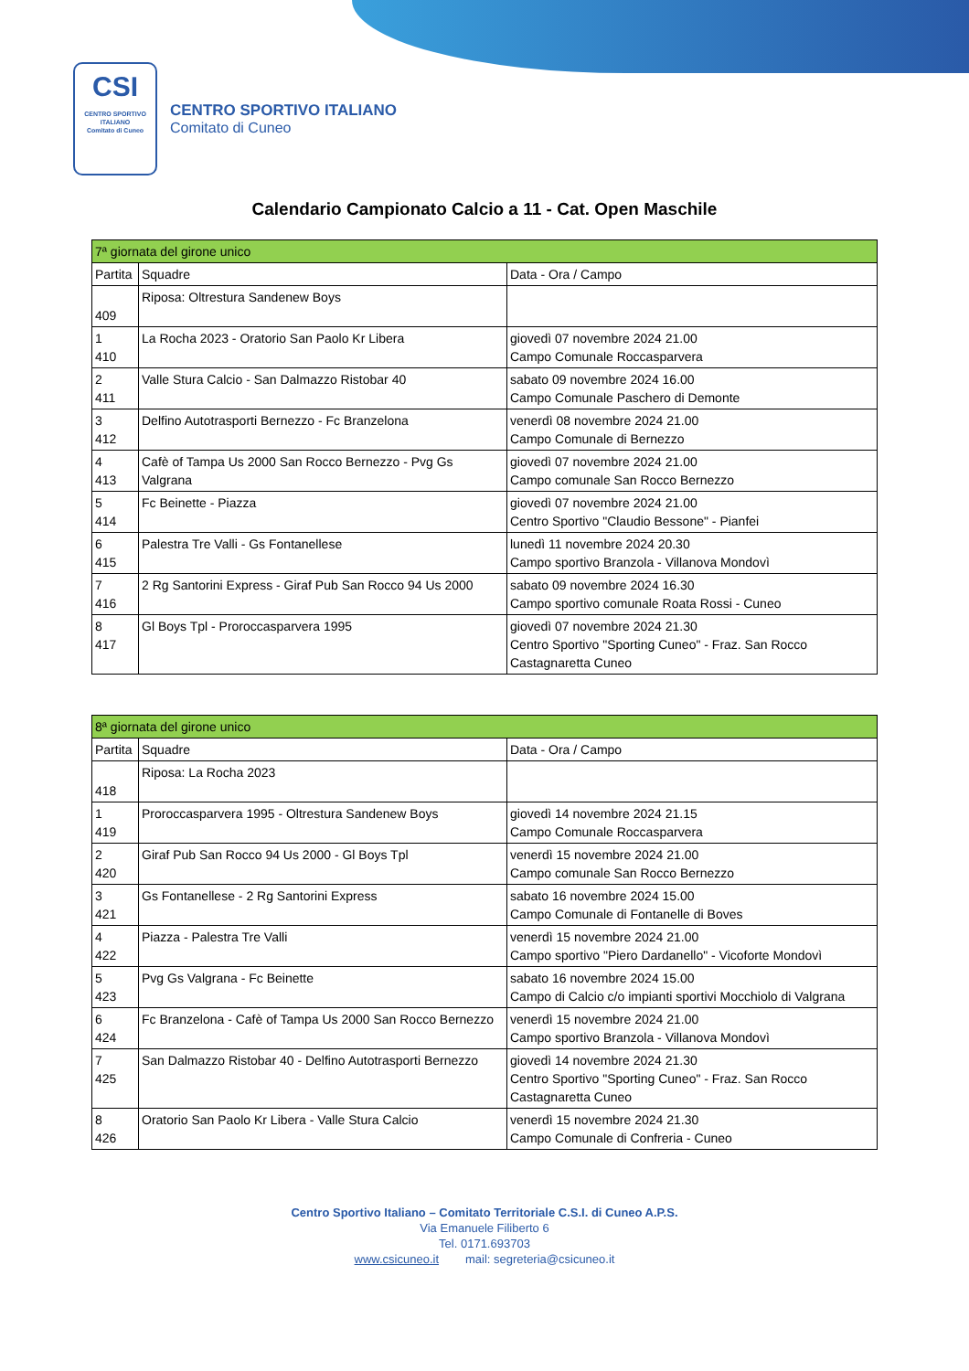CSI
CENTRO SPORTIVO ITALIANO
Comitato di Cuneo
CENTRO SPORTIVO ITALIANO
Comitato di Cuneo
Calendario Campionato Calcio a 11 - Cat. Open Maschile
| 7ª giornata del girone unico | | |
| Partita | Squadre | Data - Ora / Campo |
| 409 | Riposa: Oltrestura Sandenew Boys | |
| 1 410 | La Rocha 2023 - Oratorio San Paolo Kr Libera | giovedì 07 novembre 2024 21.00 Campo Comunale Roccasparvera |
| 2 411 | Valle Stura Calcio - San Dalmazzo Ristobar 40 | sabato 09 novembre 2024 16.00 Campo Comunale Paschero di Demonte |
| 3 412 | Delfino Autotrasporti Bernezzo - Fc Branzelona | venerdì 08 novembre 2024 21.00 Campo Comunale di Bernezzo |
| 4 413 | Cafè of Tampa Us 2000 San Rocco Bernezzo - Pvg Gs Valgrana | giovedì 07 novembre 2024 21.00 Campo comunale San Rocco Bernezzo |
| 5 414 | Fc Beinette - Piazza | giovedì 07 novembre 2024 21.00 Centro Sportivo "Claudio Bessone" - Pianfei |
| 6 415 | Palestra Tre Valli - Gs Fontanellese | lunedì 11 novembre 2024 20.30 Campo sportivo Branzola - Villanova Mondovì |
| 7 416 | 2 Rg Santorini Express - Giraf Pub San Rocco 94 Us 2000 | sabato 09 novembre 2024 16.30 Campo sportivo comunale Roata Rossi - Cuneo |
| 8 417 | Gl Boys Tpl - Proroccasparvera 1995 | giovedì 07 novembre 2024 21.30 Centro Sportivo "Sporting Cuneo" - Fraz. San Rocco Castagnaretta Cuneo |
| 8ª giornata del girone unico | | |
| Partita | Squadre | Data - Ora / Campo |
| 418 | Riposa: La Rocha 2023 | |
| 1 419 | Proroccasparvera 1995 - Oltrestura Sandenew Boys | giovedì 14 novembre 2024 21.15 Campo Comunale Roccasparvera |
| 2 420 | Giraf Pub San Rocco 94 Us 2000 - Gl Boys Tpl | venerdì 15 novembre 2024 21.00 Campo comunale San Rocco Bernezzo |
| 3 421 | Gs Fontanellese - 2 Rg Santorini Express | sabato 16 novembre 2024 15.00 Campo Comunale di Fontanelle di Boves |
| 4 422 | Piazza - Palestra Tre Valli | venerdì 15 novembre 2024 21.00 Campo sportivo "Piero Dardanello" - Vicoforte Mondovì |
| 5 423 | Pvg Gs Valgrana - Fc Beinette | sabato 16 novembre 2024 15.00 Campo di Calcio c/o impianti sportivi Mocchiolo di Valgrana |
| 6 424 | Fc Branzelona - Cafè of Tampa Us 2000 San Rocco Bernezzo | venerdì 15 novembre 2024 21.00 Campo sportivo Branzola - Villanova Mondovì |
| 7 425 | San Dalmazzo Ristobar 40 - Delfino Autotrasporti Bernezzo | giovedì 14 novembre 2024 21.30 Centro Sportivo "Sporting Cuneo" - Fraz. San Rocco Castagnaretta Cuneo |
| 8 426 | Oratorio San Paolo Kr Libera - Valle Stura Calcio | venerdì 15 novembre 2024 21.30 Campo Comunale di Confreria - Cuneo |
Centro Sportivo Italiano – Comitato Territoriale C.S.I. di Cuneo A.P.S.
Via Emanuele Filiberto 6
Tel. 0171.693703
www.csicuneo.it mail: segreteria@csicuneo.it